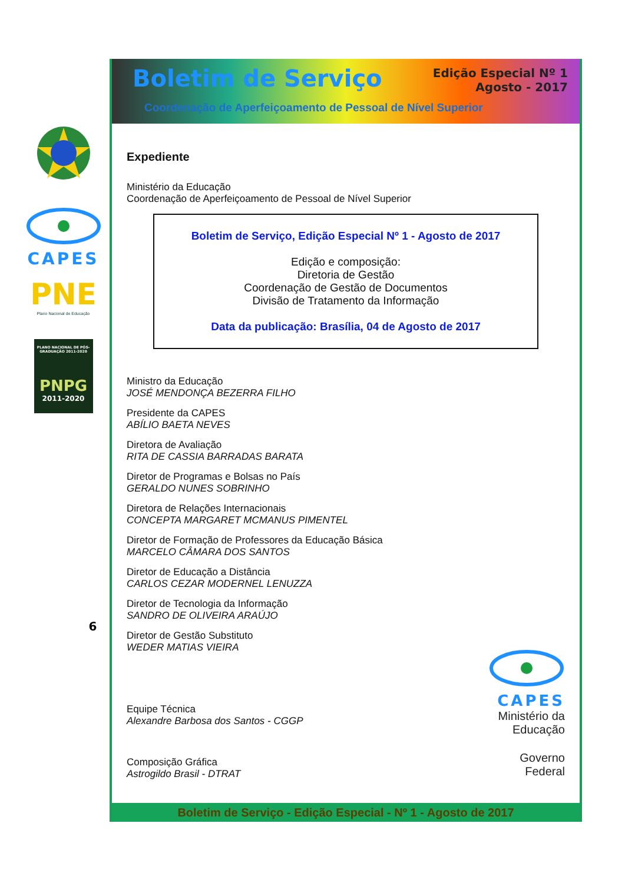CAPES
PNE
Plano Nacional de Educação
PLANO NACIONAL DE PÓS-GRADUAÇÃO 2011-2020
PNPG
2011-2020
6
Boletim de Serviço
Edição Especial Nº 1
Agosto - 2017
Coordenação de Aperfeiçoamento de Pessoal de Nível Superior
Expediente
Ministério da Educação
Coordenação de Aperfeiçoamento de Pessoal de Nível Superior
Boletim de Serviço, Edição Especial Nº 1 - Agosto de 2017
Edição e composição:
Diretoria de Gestão
Coordenação de Gestão de Documentos
Divisão de Tratamento da Informação
Data da publicação: Brasília, 04 de Agosto de 2017
Ministro da Educação
JOSÉ MENDONÇA BEZERRA FILHO
Presidente da CAPES
ABÍLIO BAETA NEVES
Diretora de Avaliação
RITA DE CASSIA BARRADAS BARATA
Diretor de Programas e Bolsas no País
GERALDO NUNES SOBRINHO
Diretora de Relações Internacionais
CONCEPTA MARGARET MCMANUS PIMENTEL
Diretor de Formação de Professores da Educação Básica
MARCELO CÂMARA DOS SANTOS
Diretor de Educação a Distância
CARLOS CEZAR MODERNEL LENUZZA
Diretor de Tecnologia da Informação
SANDRO DE OLIVEIRA ARAÚJO
Diretor de Gestão Substituto
WEDER MATIAS VIEIRA
Equipe Técnica
Alexandre Barbosa dos Santos - CGGP
Composição Gráfica
Astrogildo Brasil - DTRAT
CAPES
Ministério da
Educação
Governo
Federal
Boletim de Serviço - Edição Especial - Nº 1 - Agosto de 2017